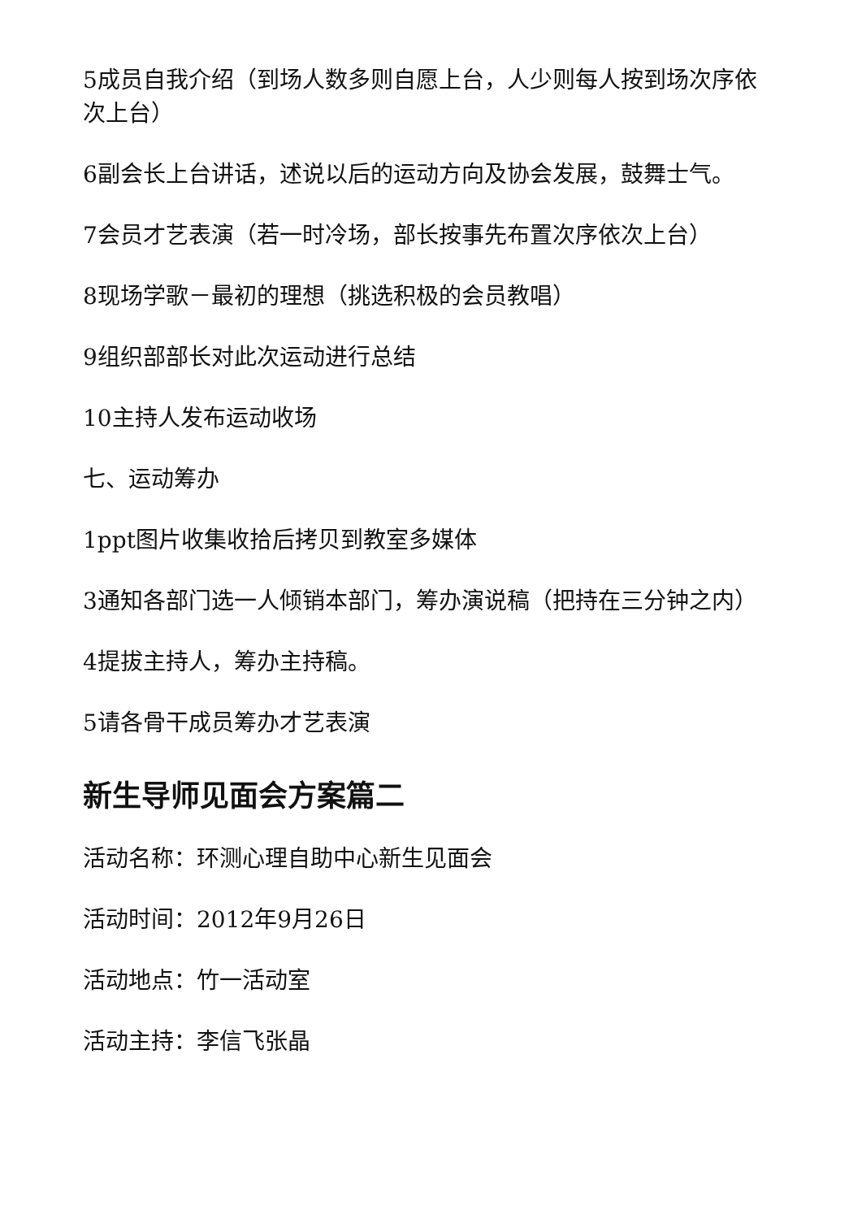5成员自我介绍（到场人数多则自愿上台，人少则每人按到场次序依次上台）
6副会长上台讲话，述说以后的运动方向及协会发展，鼓舞士气。
7会员才艺表演（若一时冷场，部长按事先布置次序依次上台）
8现场学歌－最初的理想（挑选积极的会员教唱）
9组织部部长对此次运动进行总结
10主持人发布运动收场
七、运动筹办
1ppt图片收集收拾后拷贝到教室多媒体
3通知各部门选一人倾销本部门，筹办演说稿（把持在三分钟之内）
4提拔主持人，筹办主持稿。
5请各骨干成员筹办才艺表演
新生导师见面会方案篇二
活动名称：环测心理自助中心新生见面会
活动时间：2012年9月26日
活动地点：竹一活动室
活动主持：李信飞张晶